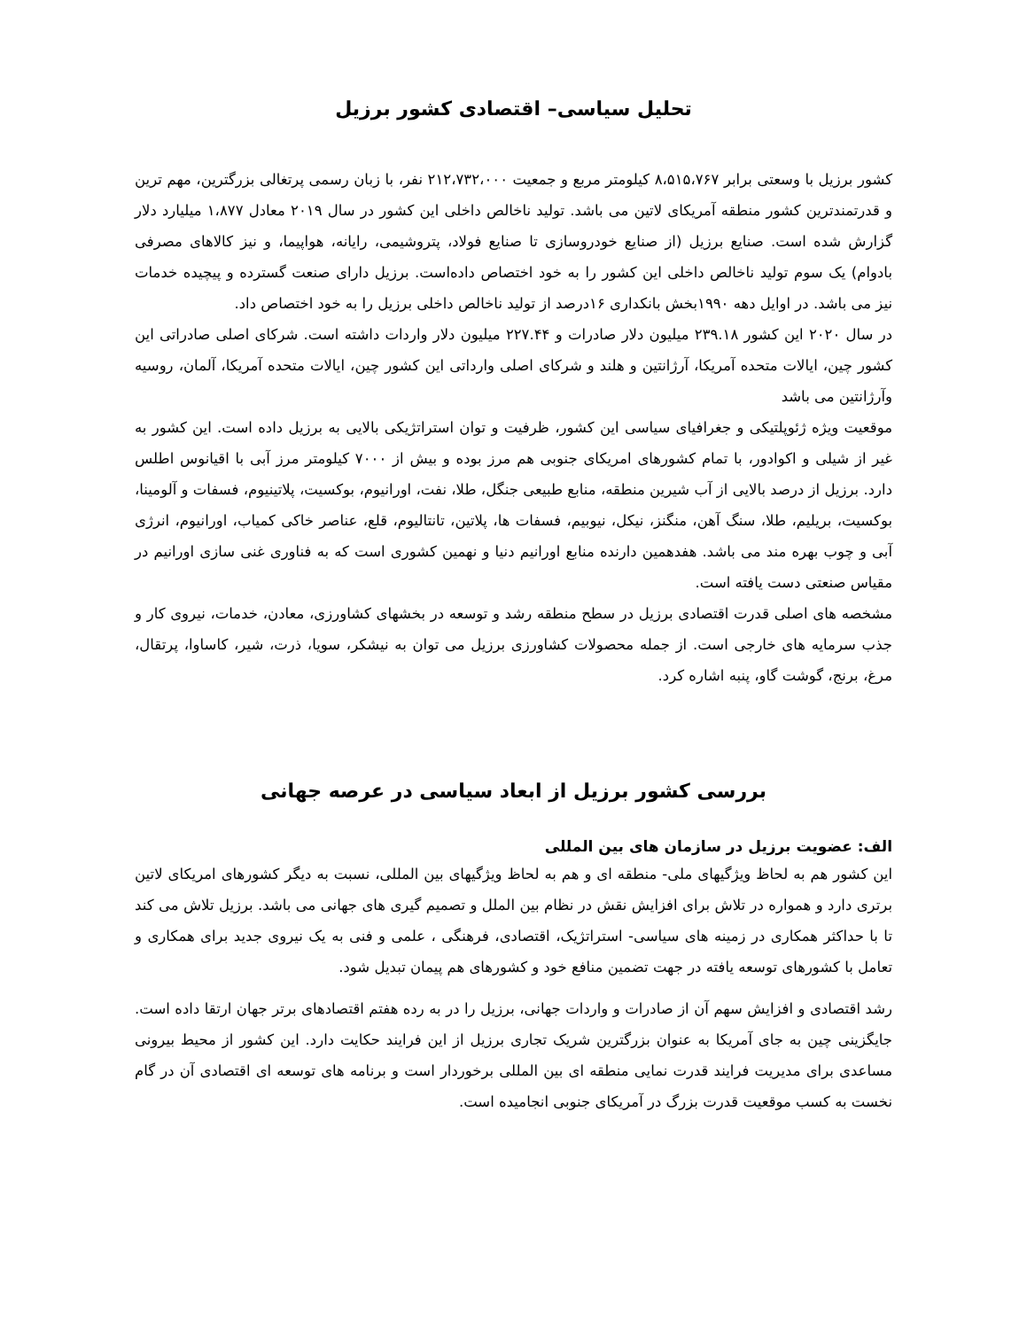تحلیل سیاسی– اقتصادی کشور برزیل
کشور برزیل با وسعتی برابر ۸،۵۱۵،۷۶۷ کیلومتر مربع و جمعیت ۲۱۲،۷۳۲،۰۰۰ نفر، با زبان رسمی پرتغالی بزرگترین، مهم ترین و قدرتمندترین کشور منطقه آمریکای لاتین می باشد. تولید ناخالص داخلی این کشور در سال ۲۰۱۹ معادل ۱،۸۷۷ میلیارد دلار گزارش شده است. صنایع برزیل (از صنایع خودروسازی تا صنایع فولاد، پتروشیمی، رایانه، هواپیما، و نیز کالاهای مصرفی بادوام) یک سوم تولید ناخالص داخلی این کشور را به خود اختصاص داده‌است. برزیل دارای صنعت گسترده و پیچیده خدمات نیز می باشد. در اوایل دهه ۱۹۹۰بخش بانکداری ۱۶درصد از تولید ناخالص داخلی برزیل را به خود اختصاص داد.
در سال ۲۰۲۰ این کشور ۲۳۹.۱۸ میلیون دلار صادرات و ۲۲۷.۴۴ میلیون دلار واردات داشته است. شرکای اصلی صادراتی این کشور چین، ایالات متحده آمریکا، آرژانتین و هلند و شرکای اصلی وارداتی این کشور چین، ایالات متحده آمریکا، آلمان، روسیه وآرژانتین می باشد
موقعیت ویژه ژئوپلتیکی و جغرافیای سیاسی این کشور، ظرفیت و توان استراتژیکی بالایی به برزیل داده است. این کشور به غیر از شیلی و اکوادور، با تمام کشورهای امریکای جنوبی هم مرز بوده و بیش از ۷۰۰۰ کیلومتر مرز آبی با اقیانوس اطلس دارد. برزیل از درصد بالایی از آب شیرین منطقه، منابع طبیعی جنگل، طلا، نفت، اورانیوم، بوکسیت، پلاتینیوم، فسفات و آلومینا، بوکسیت، بریلیم، طلا، سنگ آهن، منگنز، نیکل، نیوبیم، فسفات ها، پلاتین، تانتالیوم، قلع، عناصر خاکی کمیاب، اورانیوم، انرژی آبی و چوب بهره مند می باشد. هفدهمین دارنده منابع اورانیم دنیا و نهمین کشوری است که به فناوری غنی سازی اورانیم در مقیاس صنعتی دست یافته است.
مشخصه های اصلی قدرت اقتصادی برزیل در سطح منطقه رشد و توسعه در بخشهای کشاورزی، معادن، خدمات، نیروی کار و جذب سرمایه های خارجی است. از جمله محصولات کشاورزی برزیل می توان به نیشکر، سویا، ذرت، شیر، کاساوا، پرتقال، مرغ، برنج، گوشت گاو، پنبه اشاره کرد.
بررسی کشور برزیل از ابعاد سیاسی در عرصه جهانی
الف: عضویت برزیل در سازمان های بین المللی
این کشور هم به لحاظ ویژگیهای ملی- منطقه ای و هم به لحاظ ویژگیهای بین المللی، نسبت به دیگر کشورهای امریکای لاتین برتری دارد و همواره در تلاش برای افزایش نقش در نظام بین الملل و تصمیم گیری های جهانی می باشد. برزیل تلاش می کند تا با حداکثر همکاری در زمینه های سیاسی- استراتژیک، اقتصادی، فرهنگی ، علمی و فنی به یک نیروی جدید برای همکاری و تعامل با کشورهای توسعه یافته در جهت تضمین منافع خود و کشورهای هم پیمان تبدیل شود.
رشد اقتصادی و افزایش سهم آن از صادرات و واردات جهانی، برزیل را در به رده هفتم اقتصادهای برتر جهان ارتقا داده است. جایگزینی چین به جای آمریکا به عنوان بزرگترین شریک تجاری برزیل از این فرایند حکایت دارد. این کشور از محیط بیرونی مساعدی برای مدیریت فرایند قدرت نمایی منطقه ای بین المللی برخوردار است و برنامه های توسعه ای اقتصادی آن در گام نخست به کسب موقعیت قدرت بزرگ در آمریکای جنوبی انجامیده است.